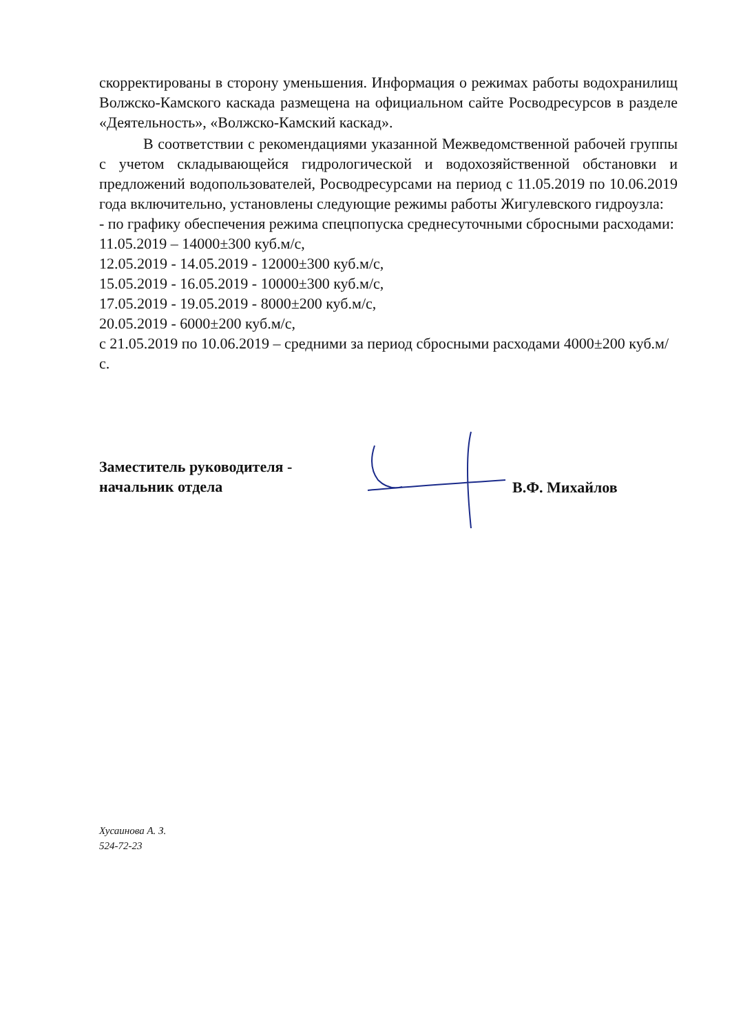скорректированы в сторону уменьшения. Информация о режимах работы водохранилищ Волжско-Камского каскада размещена на официальном сайте Росводресурсов в разделе «Деятельность», «Волжско-Камский каскад».
В соответствии с рекомендациями указанной Межведомственной рабочей группы с учетом складывающейся гидрологической и водохозяйственной обстановки и предложений водопользователей, Росводресурсами на период с 11.05.2019 по 10.06.2019 года включительно, установлены следующие режимы работы Жигулевского гидроузла:
- по графику обеспечения режима спецпопуска среднесуточными сбросными расходами:
11.05.2019 – 14000±300 куб.м/с,
12.05.2019 - 14.05.2019 - 12000±300 куб.м/с,
15.05.2019 - 16.05.2019 - 10000±300 куб.м/с,
17.05.2019 - 19.05.2019 - 8000±200 куб.м/с,
20.05.2019 - 6000±200 куб.м/с,
с 21.05.2019 по 10.06.2019 – средними за период сбросными расходами 4000±200 куб.м/с.
Заместитель руководителя -
начальник отдела
В.Ф. Михайлов
Хусаинова А. З.
524-72-23